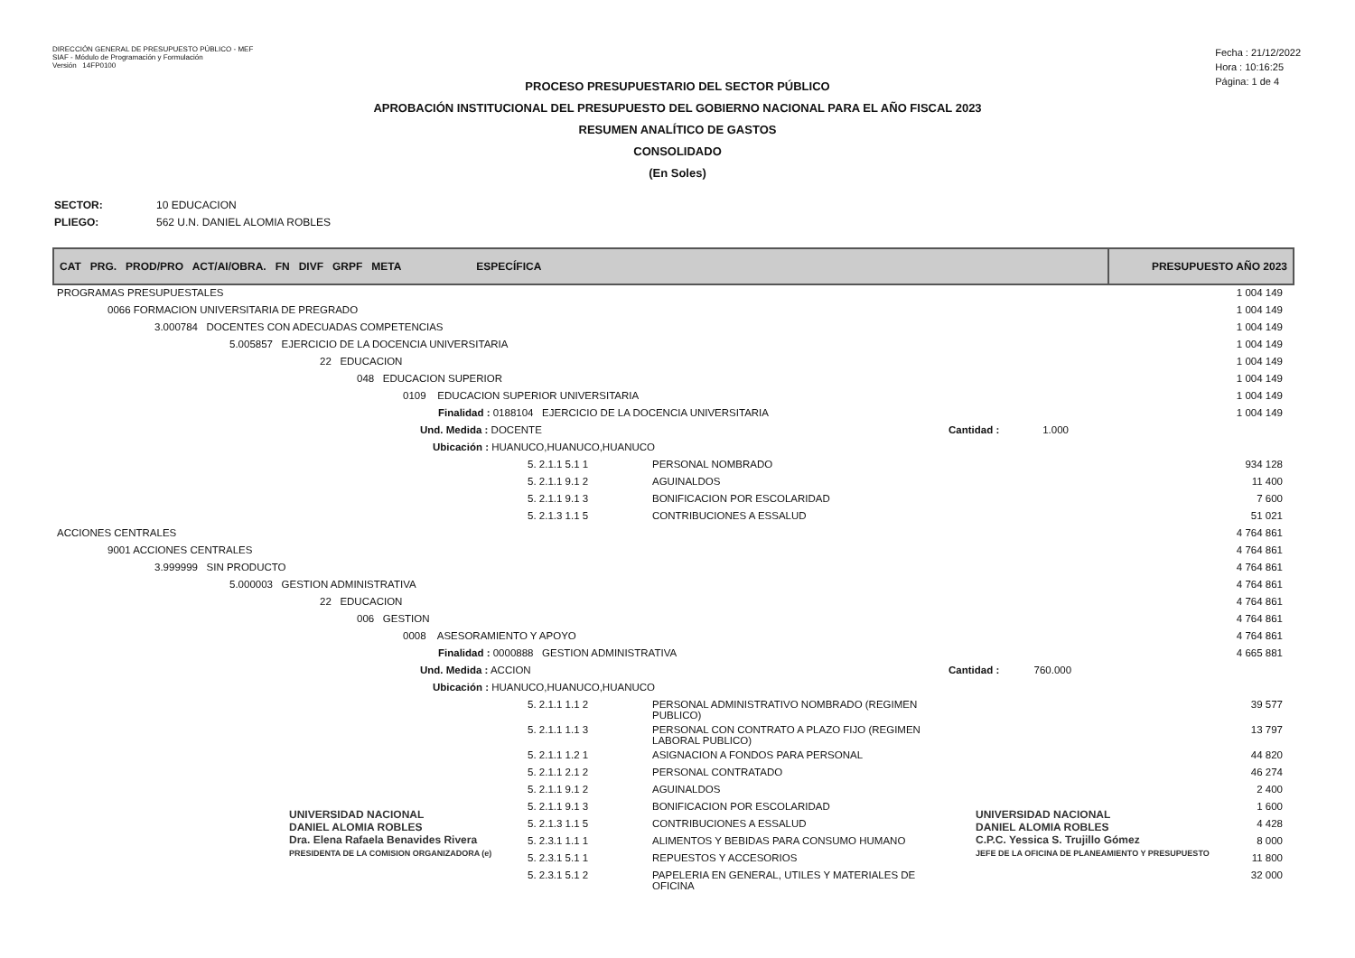DIRECCIÓN GENERAL DE PRESUPUESTO PÚBLICO - MEF
SIAF - Módulo de Programación y Formulación
Versión 14FP0100
Fecha : 21/12/2022
Hora : 10:16:25
Página: 1 de 4
PROCESO PRESUPUESTARIO DEL SECTOR PÚBLICO
APROBACIÓN INSTITUCIONAL DEL PRESUPUESTO DEL GOBIERNO NACIONAL PARA EL AÑO FISCAL 2023
RESUMEN ANALÍTICO DE GASTOS
CONSOLIDADO
(En Soles)
SECTOR: 10 EDUCACION
PLIEGO: 562 U.N. DANIEL ALOMIA ROBLES
| CAT PRG. PROD/PRO ACT/AI/OBRA. FN DIVF GRPF META ESPECÍFICA | | | PRESUPUESTO AÑO 2023 |
| --- | --- | --- | --- |
| PROGRAMAS PRESUPUESTALES | | | 1 004 149 |
| 0066 FORMACION UNIVERSITARIA DE PREGRADO | | | 1 004 149 |
| 3.000784 DOCENTES CON ADECUADAS COMPETENCIAS | | | 1 004 149 |
| 5.005857 EJERCICIO DE LA DOCENCIA UNIVERSITARIA | | | 1 004 149 |
| 22 EDUCACION | | | 1 004 149 |
| 048 EDUCACION SUPERIOR | | | 1 004 149 |
| 0109 EDUCACION SUPERIOR UNIVERSITARIA | | | 1 004 149 |
| Finalidad : 0188104 EJERCICIO DE LA DOCENCIA UNIVERSITARIA | | | 1 004 149 |
| Und. Medida : DOCENTE | | Cantidad : 1.000 | |
| Ubicación : HUANUCO,HUANUCO,HUANUCO | | | |
| 5. 2.1.1 5.1 1 | PERSONAL NOMBRADO | | 934 128 |
| 5. 2.1.1 9.1 2 | AGUINALDOS | | 11 400 |
| 5. 2.1.1 9.1 3 | BONIFICACION POR ESCOLARIDAD | | 7 600 |
| 5. 2.1.3 1.1 5 | CONTRIBUCIONES A ESSALUD | | 51 021 |
| ACCIONES CENTRALES | | | 4 764 861 |
| 9001 ACCIONES CENTRALES | | | 4 764 861 |
| 3.999999 SIN PRODUCTO | | | 4 764 861 |
| 5.000003 GESTION ADMINISTRATIVA | | | 4 764 861 |
| 22 EDUCACION | | | 4 764 861 |
| 006 GESTION | | | 4 764 861 |
| 0008 ASESORAMIENTO Y APOYO | | | 4 764 861 |
| Finalidad : 0000888 GESTION ADMINISTRATIVA | | | 4 665 881 |
| Und. Medida : ACCION | | Cantidad : 760.000 | |
| Ubicación : HUANUCO,HUANUCO,HUANUCO | | | |
| 5. 2.1.1 1.1 2 | PERSONAL ADMINISTRATIVO NOMBRADO (REGIMEN PUBLICO) | | 39 577 |
| 5. 2.1.1 1.1 3 | PERSONAL CON CONTRATO A PLAZO FIJO (REGIMEN LABORAL PUBLICO) | | 13 797 |
| 5. 2.1.1 1.2 1 | ASIGNACION A FONDOS PARA PERSONAL | | 44 820 |
| 5. 2.1.1 2.1 2 | PERSONAL CONTRATADO | | 46 274 |
| 5. 2.1.1 9.1 2 | AGUINALDOS | | 2 400 |
| 5. 2.1.1 9.1 3 | BONIFICACION POR ESCOLARIDAD | | 1 600 |
| 5. 2.1.3 1.1 5 | CONTRIBUCIONES A ESSALUD | | 4 428 |
| 5. 2.3.1 1.1 1 | ALIMENTOS Y BEBIDAS PARA CONSUMO HUMANO | | 8 000 |
| 5. 2.3.1 5.1 1 | REPUESTOS Y ACCESORIOS | | 11 800 |
| 5. 2.3.1 5.1 2 | PAPELERIA EN GENERAL, UTILES Y MATERIALES DE OFICINA | | 32 000 |
UNIVERSIDAD NACIONAL
DANIEL ALOMIA ROBLES
Dra. Elena Rafaela Benavides Rivera
PRESIDENTA DE LA COMISION ORGANIZADORA (e)
UNIVERSIDAD NACIONAL
DANIEL ALOMIA ROBLES
C.P.C. Yessica S. Trujillo Gómez
JEFE DE LA OFICINA DE PLANEAMIENTO Y PRESUPUESTO